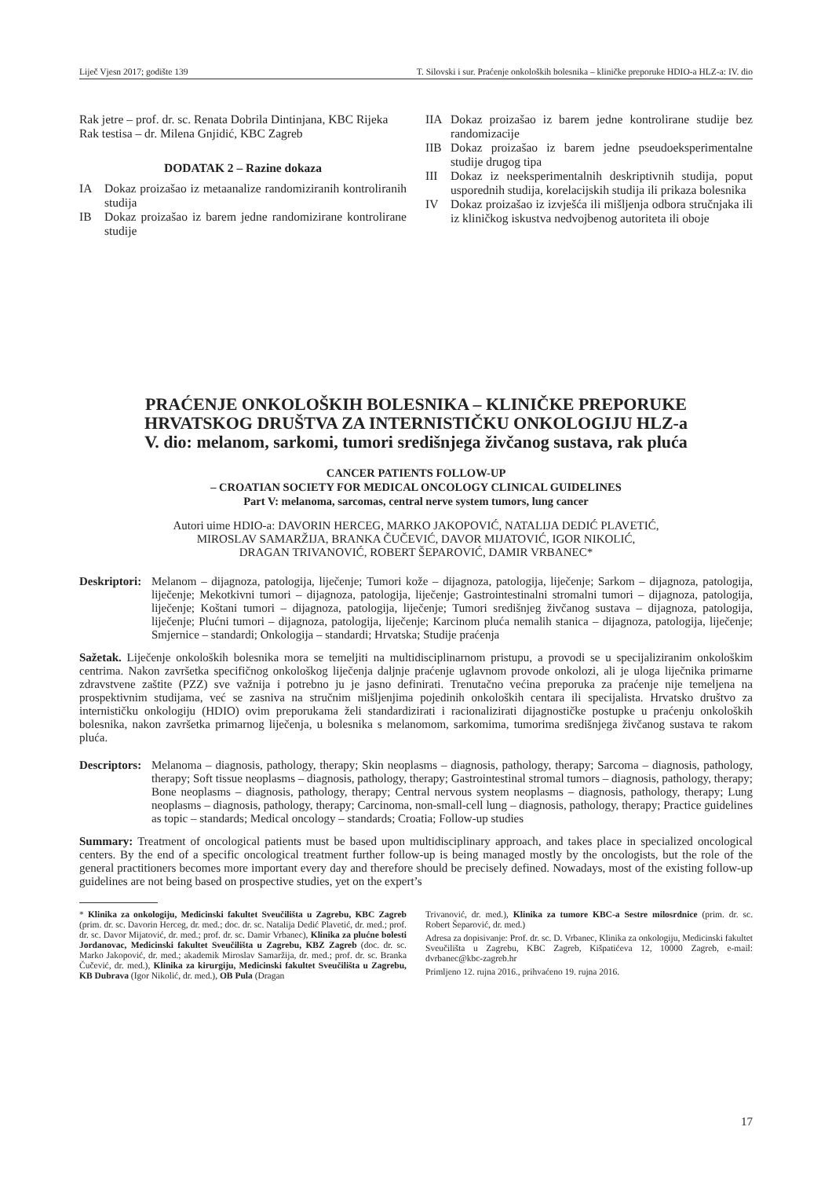Liječ Vjesn 2017; godište 139 T. Silovski i sur. Praćenje onkoloških bolesnika – kliničke preporuke HDIO-a HLZ-a: IV. dio
Rak jetre – prof. dr. sc. Renata Dobrila Dintinjana, KBC Rijeka
Rak testisa – dr. Milena Gnjidić, KBC Zagreb
DODATAK 2 – Razine dokaza
IA Dokaz proizašao iz metaanalize randomiziranih kontroliranih studija
IB Dokaz proizašao iz barem jedne randomizirane kontrolirane studije
IIA Dokaz proizašao iz barem jedne kontrolirane studije bez randomizacije
IIB Dokaz proizašao iz barem jedne pseudoeksperimentalne studije drugog tipa
III Dokaz iz neeksperimentalnih deskriptivnih studija, poput usporednih studija, korelacijskih studija ili prikaza bolesnika
IV Dokaz proizašao iz izvješća ili mišljenja odbora stručnjaka ili iz kliničkog iskustva nedvojbenog autoriteta ili oboje
PRAĆENJE ONKOLOŠKIH BOLESNIKA – KLINIČKE PREPORUKE
HRVATSKOG DRUŠTVA ZA INTERNISTIČKU ONKOLOGIJU HLZ-a
V. dio: melanom, sarkomi, tumori središnjega živčanog sustava, rak pluća
CANCER PATIENTS FOLLOW-UP
– CROATIAN SOCIETY FOR MEDICAL ONCOLOGY CLINICAL GUIDELINES
Part V: melanoma, sarcomas, central nerve system tumors, lung cancer
Autori uime HDIO-a: DAVORIN HERCEG, MARKO JAKOPOVIĆ, NATALIJA DEDIĆ PLAVETIĆ,
MIROSLAV SAMARŽIJA, BRANKA ČUČEVIĆ, DAVOR MIJATOVIĆ, IGOR NIKOLIĆ,
DRAGAN TRIVANOVIĆ, ROBERT ŠEPAROVIĆ, DAMIR VRBANEC*
Deskriptori: Melanom – dijagnoza, patologija, liječenje; Tumori kože – dijagnoza, patologija, liječenje; Sarkom – dijagnoza, patologija, liječenje; Mekotkivni tumori – dijagnoza, patologija, liječenje; Gastrointestinalni stromalni tumori – dijagnoza, patologija, liječenje; Koštani tumori – dijagnoza, patologija, liječenje; Tumori središnjeg živčanog sustava – dijagnoza, patologija, liječenje; Plućni tumori – dijagnoza, patologija, liječenje; Karcinom pluća nemalih stanica – dijagnoza, patologija, liječenje; Smjernice – standardi; Onkologija – standardi; Hrvatska; Studije praćenja
Sažetak. Liječenje onkoloških bolesnika mora se temeljiti na multidisciplinarnom pristupu, a provodi se u specijaliziranim onkološkim centrima. Nakon završetka specifičnog onkološkog liječenja daljnje praćenje uglavnom provode onkolozi, ali je uloga liječnika primarne zdravstvene zaštite (PZZ) sve važnija i potrebno ju je jasno definirati. Trenutačno većina preporuka za praćenje nije temeljena na prospektivnim studijama, već se zasniva na stručnim mišljenjima pojedinih onkoloških centara ili specijalista. Hrvatsko društvo za internističku onkologiju (HDIO) ovim preporukama želi standardizirati i racionalizirati dijagnostičke postupke u praćenju onkoloških bolesnika, nakon završetka primarnog liječenja, u bolesnika s melanomom, sarkomima, tumorima središnjega živčanog sustava te rakom pluća.
Descriptors: Melanoma – diagnosis, pathology, therapy; Skin neoplasms – diagnosis, pathology, therapy; Sarcoma – diagnosis, pathology, therapy; Soft tissue neoplasms – diagnosis, pathology, therapy; Gastrointestinal stromal tumors – diagnosis, pathology, therapy; Bone neoplasms – diagnosis, pathology, therapy; Central nervous system neoplasms – diagnosis, pathology, therapy; Lung neoplasms – diagnosis, pathology, therapy; Carcinoma, non-small-cell lung – diagnosis, pathology, therapy; Practice guidelines as topic – standards; Medical oncology – standards; Croatia; Follow-up studies
Summary: Treatment of oncological patients must be based upon multidisciplinary approach, and takes place in specialized oncological centers. By the end of a specific oncological treatment further follow-up is being managed mostly by the oncologists, but the role of the general practitioners becomes more important every day and therefore should be precisely defined. Nowadays, most of the existing follow-up guidelines are not being based on prospective studies, yet on the expert’s
* Klinika za onkologiju, Medicinski fakultet Sveučilišta u Zagrebu, KBC Zagreb (prim. dr. sc. Davorin Herceg, dr. med.; doc. dr. sc. Natalija Dedić Plavetić, dr. med.; prof. dr. sc. Davor Mijatović, dr. med.; prof. dr. sc. Damir Vrbanec), Klinika za plućne bolesti Jordanovac, Medicinski fakultet Sveučilišta u Zagrebu, KBZ Zagreb (doc. dr. sc. Marko Jakopović, dr. med.; akademik Miroslav Samaržija, dr. med.; prof. dr. sc. Branka Čučević, dr. med.), Klinika za kirurgiju, Medicinski fakultet Sveučilišta u Zagrebu, KB Dubrava (Igor Nikolić, dr. med.), OB Pula (Dragan
Trivanović, dr. med.), Klinika za tumore KBC-a Sestre milosrdnice (prim. dr. sc. Robert Šeparović, dr. med.)
Adresa za dopisivanje: Prof. dr. sc. D. Vrbanec, Klinika za onkologiju, Medicinski fakultet Sveučilišta u Zagrebu, KBC Zagreb, Kišpatićeva 12, 10000 Zagreb, e-mail: dvrbanec@kbc-zagreb.hr
Primljeno 12. rujna 2016., prihvaćeno 19. rujna 2016.
17